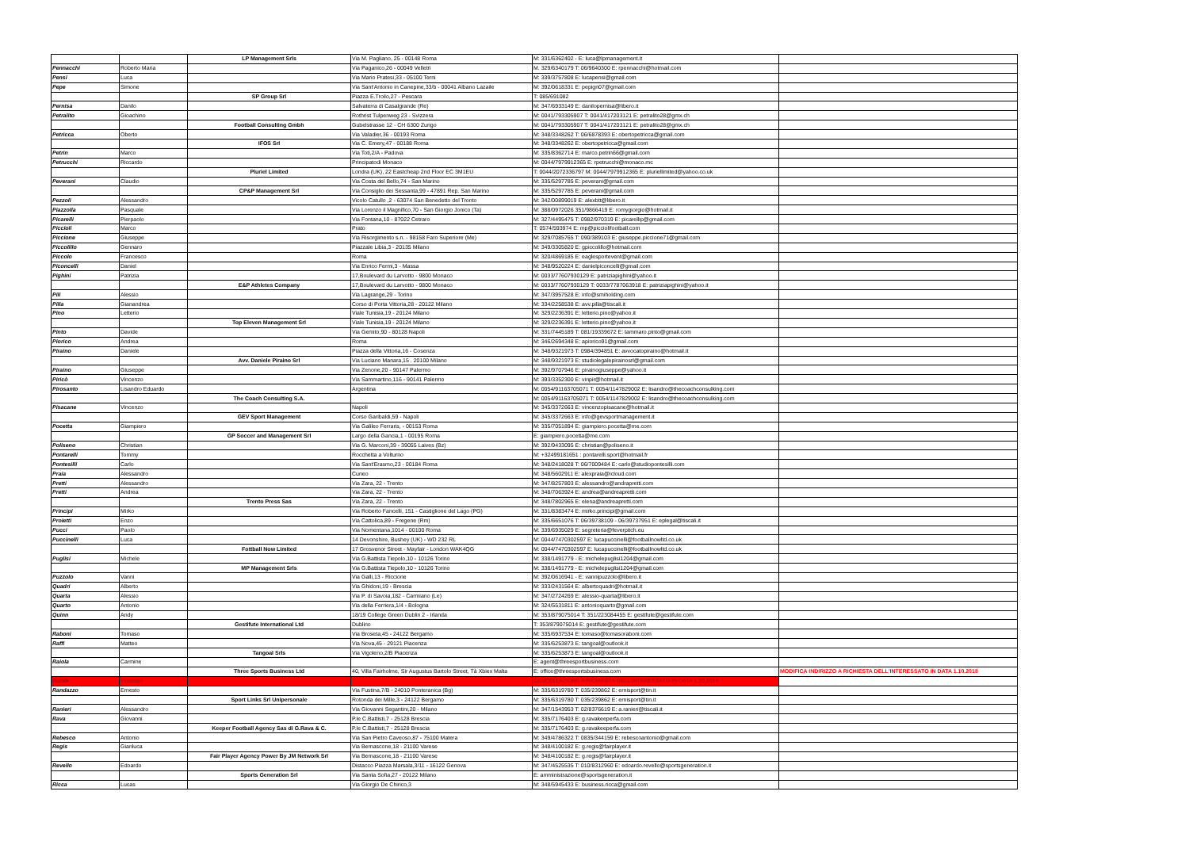| | | LP Management Srls | Via M. Pagliano, 25 - 00148 Roma | M: 331/6362402 - E: luca@lpmanagement.it | |
| Pennacchi | Roberto Maria | | Via Paganico,26 - 00049 Velletri | M. 329/6340179 T: 06/9640300 E: rpennacchi@hotmail.com | |
| Pensi | Luca | | Via Mario Pratesi,33 - 05100 Terni | M: 339/3757808 E: lucapensi@gmail.com | |
| Pepe | Simone | | Via Sant'Antonio in Canepine,33/b - 00041 Albano Lazaile | M: 392/0618331 E: pepign07@gmail.com | |
| | | SP Group Srl | Piazza E.Troilo,27 - Pescara | T: 085/691082 | |
| Pernisa | Danilo | | Salvaterra di Casalgrande (Re) | M: 347/6933149 E: danilopernisa@libero.it | |
| Petralito | Gioachino | | Rothrist Tulpenweg 23 - Svizzera | M: 0041/793305907 T: 0041/417203121 E: petralito28@gmx.ch | |
| | | Football Consulting Gmbh | Gubelstrasse 12 - CH 6300 Zurigo | M: 0041/793305907 T: 0041/417203121 E: petralito28@gmx.ch | |
| Petricca | Oberto | | Via Valadier,36 - 00193 Roma | M: 348/3348262 T: 06/6878393 E: obertopetricca@gmail.com | |
| | | IFOS Srl | Via C. Emery,47 - 00188 Roma | M: 348/3348262 E: obertopetricca@gmail.com | |
| Petrin | Marco | | Via Toti,2/A - Padova | M: 335/8362714 E: marco.petrin66@gmail.com | |
| Petrucchi | Riccardo | | Principatodi Monaco | M: 0044/7979912365 E: rpetrucchi@monaco.mc | |
| | | Pluriel Limited | Londra (UK), 22 Eastcheap 2nd Floor EC 3M1EU | T: 0044/2072336797 M: 0044/7979912365 E: pluriellimited@yahoo.co.uk | |
| Peverani | Claudio | | Via Costa del Bello,74 - San Marino | M: 335/5297785 E: peverani@gmail.com | |
| | | CP&P Management Srl | Via Consiglio dei Sessanta,99 - 47891 Rep. San Marino | M: 335/5297785 E: peverani@gmail.com | |
| Pezzoli | Alessandro | | Vicolo Catullo ,2 - 63074 San Benedetto del Tronto | M: 342/00899019 E: alexbtt@libero.it | |
| Piazzolla | Pasquale | | Via Lorenzo il Magnifico,70 - San Giorgio Jonico (Ta) | M: 388/0972026 351/9866419 E: romygiorgio@hotmail.it | |
| Picarelli | Pierpaolo | | Via Fontana,10 - 87022 Cetraro | M: 327/4495475 T: 0982/970319 E: picarellip@gmail.com | |
| Piccioli | Marco | | Prato | T: 0574/593974 E: mp@picciolifootball.com | |
| Piccione | Giuseppe | | Via Risorgimento s.n. - 98158 Faro Superiore (Me) | M: 329/7085765 T: 090/389103 E: giuseppe.piccione71@gmail.com | |
| Piccolillo | Gennaro | | Piazzale Libia,3 - 20135 Milano | M: 349/3305820 E: gpiccolillo@hotmail.com | |
| Piccolo | Francesco | | Roma | M: 320/4869185 E: eaglesportevent@gmail.com | |
| Piconcelli | Daniel | | Via Enrico Fermi,3 - Massa | M: 348/9520224 E: danielpiconcelli@gmail.com | |
| Pighini | Patrizia | | 17,Boulevard du Larvotto - 9800 Monaco | M: 0033/77607930129 E: patriziapighini@yahoo.it | |
| | | E&P Athletes Company | 17,Boulevard du Larvotto - 9800 Monaco | M: 0033/77607930129 T: 0033/7787063918 E: patriziapighini@yahoo.it | |
| Pili | Alessio | | Via Lagrange,29 - Torino | M: 347/3957528 E: info@smiholding.com | |
| Pilla | Gianandrea | | Corso di Porta Vittoria,28 - 20122 Milano | M: 334/2258538 E: avv.pilla@tiscali.it | |
| Pino | Letterio | | Viale Tunisia,19 - 20124 Milano | M: 329/2236391 E: letterio.pino@yahoo.it | |
| | | Top Eleven Management Srl | Viale Tunisia,19 - 20124 Milano | M: 329/2236391 E: letterio.pino@yahoo.it | |
| Pinto | Davide | | Via Gemito,90 - 80128 Napoli | M: 331/7445189 T: 081/19339672 E: tammaro.pinto@gmail.com | |
| Piorico | Andrea | | Roma | M: 346/2694348 E: apiorico91@gmail.com | |
| Piraino | Daniele | | Piazza della Vittoria,16 - Cosenza | M: 348/9321973 T: 0984/394851 E: avvocatopiraino@hotmail.it | |
| | | Avv. Daniele Piraino Srl | Via Luciano Manara,15 . 20100 Milano | M: 348/9321973 E: studiolegalepirainosrl@gmail.com | |
| Piraino | Giuseppe | | Via Zenone,20 - 90147 Palermo | M: 392/9707946 E: pirainogiuseppe@yahoo.it | |
| Piricò | Vincenzo | | Via Sammartino,116 - 90141 Palermo | M: 393/3352300 E: vinpir@hotmail.it | |
| Pirosanto | Lisandro Eduardo | | Argentina | M: 0054/91163705071 T: 0054/1147829002 E: lisandro@thecoachconsulking.com | |
| | | The Coach Consulting S.A. | | M: 0054/91163705071 T: 0054/1147829002 E: lisandro@thecoachconsulking.com | |
| Pisacane | Vincenzo | | Napoli | M: 345/3372663 E: vincenzopisacane@hotmail.it | |
| | | GEV Sport Management | Corso Garibaldi,59 - Napoli | M: 345/3372663 E: info@gevsportmanagement.it | |
| Pocetta | Giampiero | | Via Galileo Ferraris, - 00153 Roma | M: 335/7051894 E: giampiero.pocetta@me.com | |
| | | GP Soccer and Management Srl | Largo della Gancia,1 - 00195 Roma | E: giampiero.pocetta@me.com | |
| Poliseno | Christian | | Via G. Marconi,39 - 39055 Laives (Bz) | M: 392/9433095 E: christian@poliseno.it | |
| Pontarelli | Tommy | | Rocchetta a Volturno | M: +32499181651 : pontarelli.sport@hotmail.fr | |
| Pontesilli | Carlo | | Via Sant'Erasmo,23 - 00184 Roma | M: 348/2418028 T: 06/7009484 E: carlo@studiopontesilli.com | |
| Praia | Alessandro | | Cuneo | M: 348/5602911 E: alexpraia@icloud.com | |
| Pretti | Alessandro | | Via Zara, 22 - Trento | M: 347/8257803 E: alessandro@andrapretti.com | |
| Pretti | Andrea | | Via Zara, 22 - Trento | M: 348/7063924 E: andrea@andreapretti.com | |
| | | Trento Press Sas | Via Zara, 22 - Trento | M: 348/7802965 E: elena@andreapretti.com | |
| Principi | Mirko | | Via Roberto Fancelli, 151 - Castiglione del Lago (PG) | M: 331/8383474 E: mirko.principi@gmail.com | |
| Proietti | Enzo | | Via Cattolica,89 - Fregene (Rm) | M: 335/6651076 T: 06/39738109 - 06/39737951 E: eplegal@tiscali.it | |
| Pucci | Paolo | | Via Nomentana,1014 - 00100 Roma | M: 339/6935029 E: segreteria@feverpitch.eu | |
| Puccinelli | Luca | | 14 Devonshire, Bushey (UK) - WD 232 RL | M: 0044/7470302597 E: lucapuccinelli@footballnowltd.co.uk | |
| | | Fottball Now Limited | 17 Grosvenor Street - Mayfair - London WAK4QG | M: 0044/7470302597 E: lucapuccinelli@footballnowltd.co.uk | |
| Puglisi | Michele | | Via G.Battista Tiepolo,10 - 10126 Torino | M: 338/1491779 - E: michelepuglisi1204@gmail.com | |
| | | MP Management Srls | Via G.Battista Tiepolo,10 - 10126 Torino | M: 338/1491779 - E: michelepuglisi1204@gmail.com | |
| Puzzolo | Vanni | | Via Galli,13 - Riccione | M: 392/0616941 - E: vannipuzzolo@libero.it | |
| Quadri | Alberto | | Via Ghidoni,19 - Brescia | M: 333/2431564 E: albertoquadri@hotmail.it | |
| Quarta | Alessio | | Via P. di Savoia,182 - Carmiano (Le) | M: 347/2724269 E: alessio-quarta@libero.it | |
| Quarto | Antonio | | Via della Ferriera,1/4 - Bologna | M: 324/5531811 E: antonioquarto@gmail.com | |
| Quinn | Andy | | 18/19 College Green Dublin 2 - Irlanda | M: 353/879075014 T: 351/223084455 E: gestifute@gestifute.com | |
| | | Gestifute International Ltd | Dublino | T: 353/879075014 E: gestifute@gestifute.com | |
| Raboni | Tomaso | | Via Broseta,45 - 24122 Bergamo | M: 335/6937534 E: tomaso@tomasoraboni.com | |
| Raffi | Matteo | | Via Nova,45 - 29121 Piacenza | M: 335/6253873 E: tangoal@outlook.it | |
| | | Tangoal Srls | Via Vigoleno,2/B Piacenza | M: 335/6253873 E: tangoal@outlook.it | |
| Raiola | Carmine | | | E: agent@threesportbusiness.com | |
| | | Three Sports Business Ltd | 40, Villa Fairholme, Sir Augustus Bartolo Street, Tà Xbiex Malta | E: office@threesportsbusiness.com | MODIFICA INDIRIZZO A RICHIESTA DELL'INTERESSATO IN DATA 1.10.2018 |
| Raiola | Vincenzo | | | CANCELLAZIONE A RICHIESTA DELL'INTERESSATO IN DATA 1.10.2018 | |
| Randazzo | Ernesto | | Via Fustina,7/B - 24010 Ponteranica (Bg) | M: 335/6319780 T: 035/239862 E: ernisport@tin.it | |
| | | Sport Links Srl Unipersonale | Rotonda dei Mille,3 - 24122 Bergamo | M: 335/6319780 T: 035/239862 E: ernisport@tin.it | |
| Ranieri | Alessandro | | Via Giovanni Segantini,20 - Milano | M: 347/1543953 T: 02/8376619 E: a.ranieri@tiscali.it | |
| Rava | Giovanni | | P.le C.Battisti,7 - 25128 Brescia | M: 335/7176403 E: g.ravakeeperfa.com | |
| | | Keeper Football Agency Sas di G.Rava & C. | P.le C.Battisti,7 - 25128 Brescia | M: 335/7176403 E: g.ravakeeperfa.com | |
| Rebesco | Antonio | | Via San Pietro Caveoso,87 - 75100 Matera | M: 349/4786322 T: 0835/344159 E: rebescoantonio@gmail.com | |
| Regis | Gianluca | | Via Bernascone,18 - 21100 Varese | M: 348/4100182 E: g.regis@fairplayer.it | |
| | | Fair Player Agency Power By JM Network Srl | Via Bernascone,18 - 21100 Varese | M: 348/4100182 E: g.regis@fairplayer.it | |
| Revello | Edoardo | | Distacco Piazza Marsala,3/11 - 16122 Genova | M: 347/4525535 T: 010/8312960 E: edoardo.revello@sportsgeneration.it | |
| | | Sports Generation Srl | Via Santa Sofia,27 - 20122 Milano | E: amministrazione@sportsgeneration.it | |
| Ricca | Lucas | | Via Giorgio De Chirico,3 | M: 348/5945433 E: business.ricca@gmail.com | |